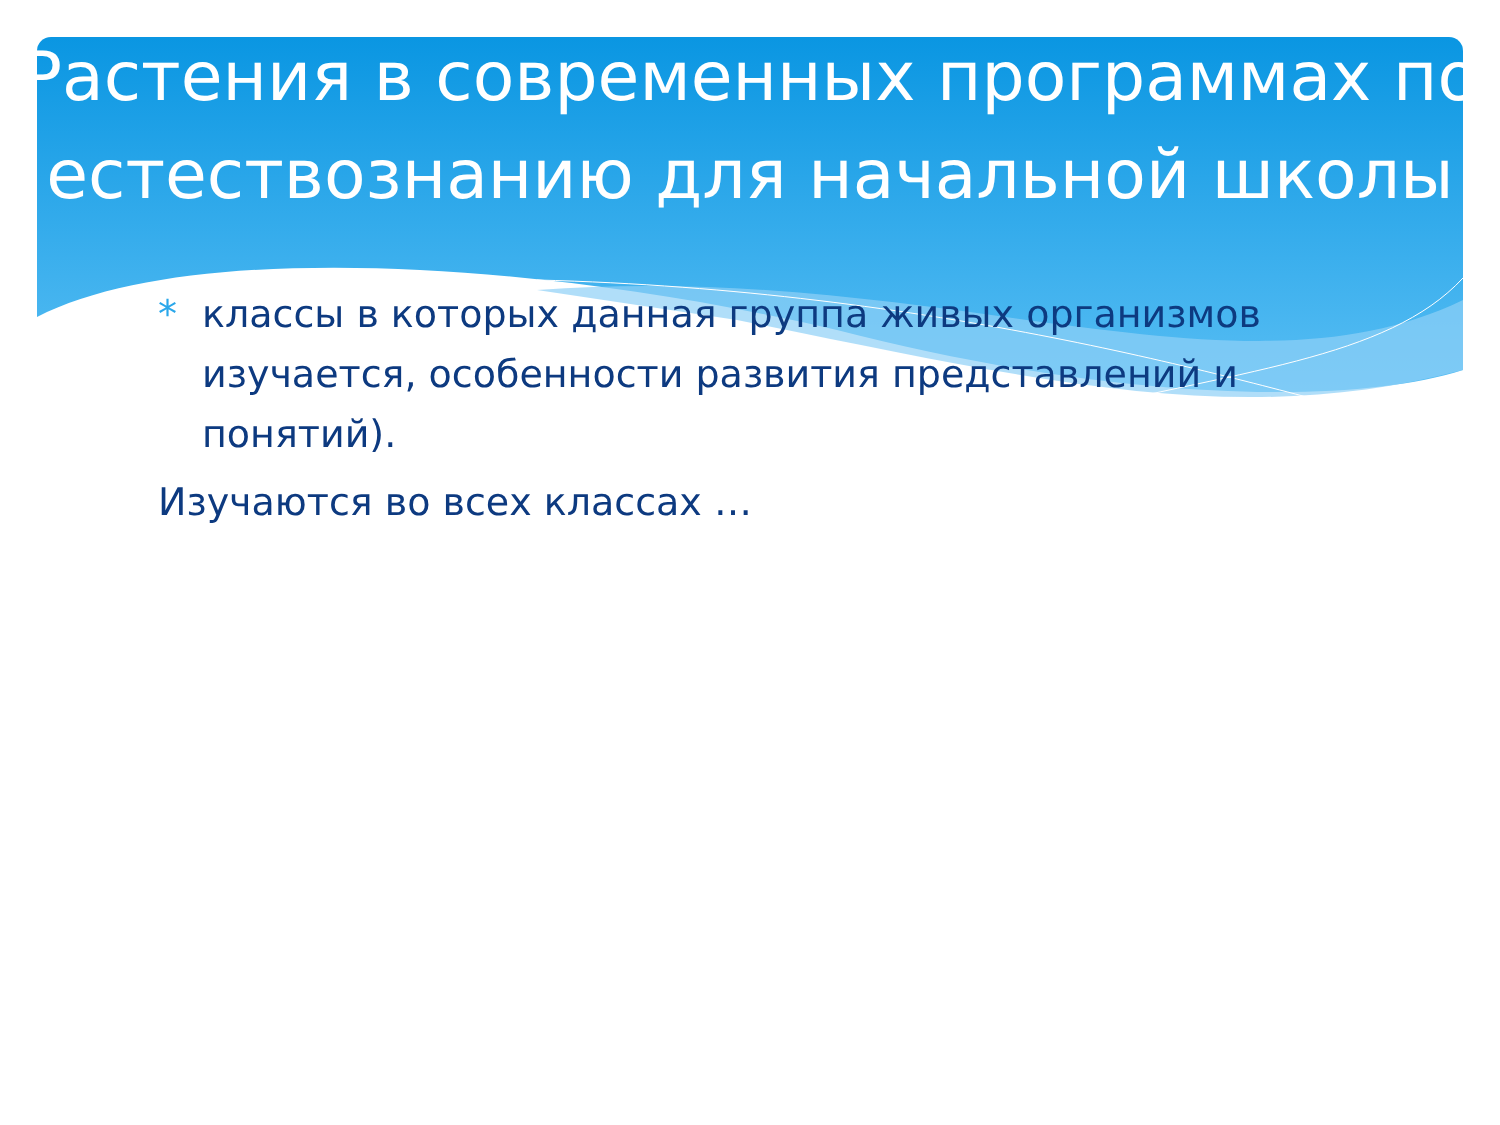Растения в современных программах по естествознанию для начальной школы
* классы в которых данная группа живых организмов изучается, особенности развития представлений и понятий).
Изучаются во всех классах …